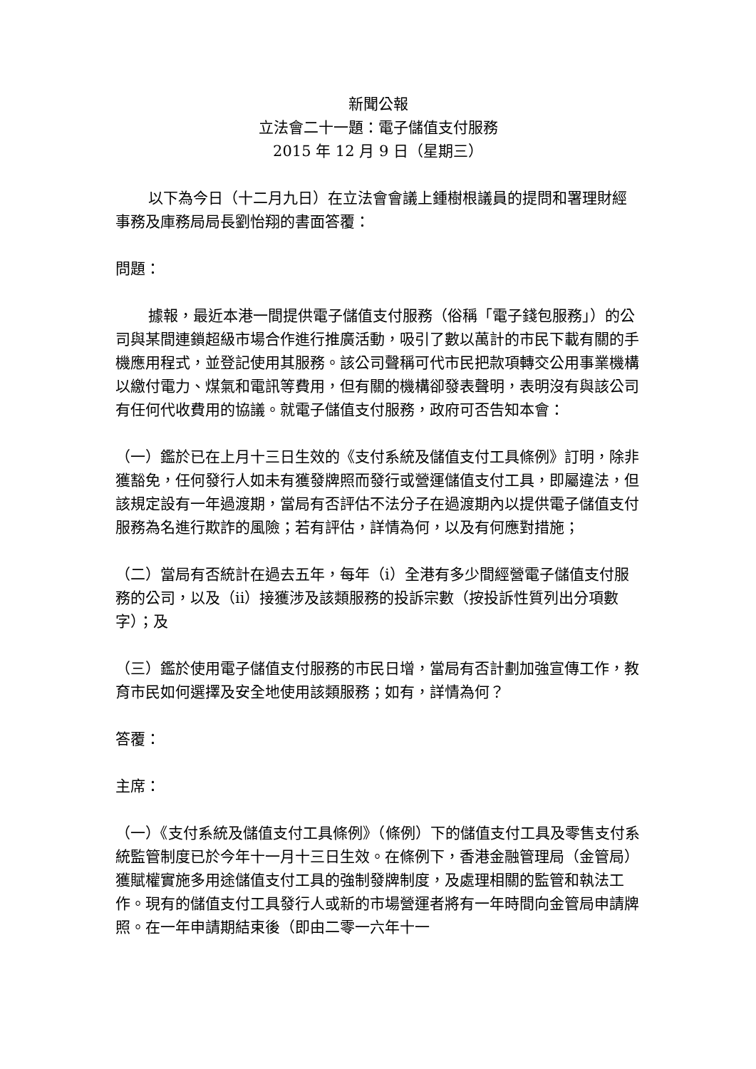新聞公報
立法會二十一題：電子儲值支付服務
2015 年 12 月 9 日（星期三）
以下為今日（十二月九日）在立法會會議上鍾樹根議員的提問和署理財經事務及庫務局局長劉怡翔的書面答覆：
問題：
據報，最近本港一間提供電子儲值支付服務（俗稱「電子錢包服務」）的公司與某間連鎖超級市場合作進行推廣活動，吸引了數以萬計的市民下載有關的手機應用程式，並登記使用其服務。該公司聲稱可代市民把款項轉交公用事業機構以繳付電力、煤氣和電訊等費用，但有關的機構卻發表聲明，表明沒有與該公司有任何代收費用的協議。就電子儲值支付服務，政府可否告知本會：
（一）鑑於已在上月十三日生效的《支付系統及儲值支付工具條例》訂明，除非獲豁免，任何發行人如未有獲發牌照而發行或營運儲值支付工具，即屬違法，但該規定設有一年過渡期，當局有否評估不法分子在過渡期內以提供電子儲值支付服務為名進行欺詐的風險；若有評估，詳情為何，以及有何應對措施；
（二）當局有否統計在過去五年，每年（i）全港有多少間經營電子儲值支付服務的公司，以及（ii）接獲涉及該類服務的投訴宗數（按投訴性質列出分項數字）；及
（三）鑑於使用電子儲值支付服務的市民日增，當局有否計劃加強宣傳工作，教育市民如何選擇及安全地使用該類服務；如有，詳情為何？
答覆：
主席：
（一）《支付系統及儲值支付工具條例》（條例）下的儲值支付工具及零售支付系統監管制度已於今年十一月十三日生效。在條例下，香港金融管理局（金管局）獲賦權實施多用途儲值支付工具的強制發牌制度，及處理相關的監管和執法工作。現有的儲值支付工具發行人或新的市場營運者將有一年時間向金管局申請牌照。在一年申請期結束後（即由二零一六年十一